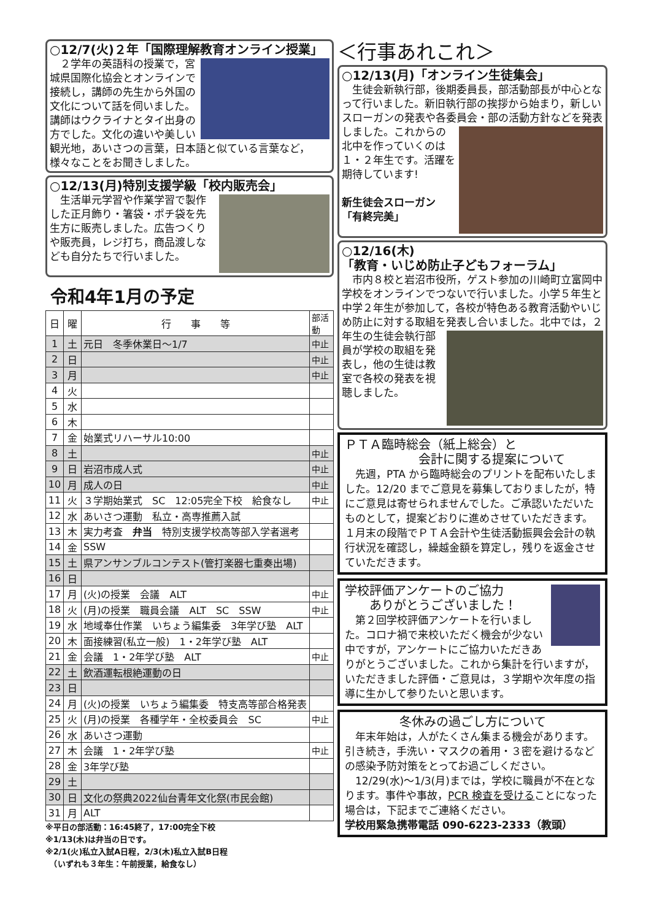○12/7(火)２年「国際理解教育オンライン授業」
　２学年の英語科の授業で，宮城県国際化協会とオンラインで接続し，講師の先生から外国の文化について話を伺いました。講師はウクライナとタイ出身の方でした。文化の違いや美しい観光地，あいさつの言葉，日本語と似ている言葉など，様々なことをお聞きしました。
○12/13(月)特別支援学級「校内販売会」
　生活単元学習や作業学習で製作した正月飾り・箸袋・ポチ袋を先生方に販売しました。広告つくりや販売員，レジ打ち，商品渡しなども自分たちで行いました。
令和4年1月の予定
| 日 | 曜 | 行 事 等 | 部活動 |
| 1 | 土 | 元日 冬季休業日～1/7 | 中止 |
| 2 | 日 | | 中止 |
| 3 | 月 | | 中止 |
| 4 | 火 | | |
| 5 | 水 | | |
| 6 | 木 | | |
| 7 | 金 | 始業式リハーサル10:00 | |
| 8 | 土 | | 中止 |
| 9 | 日 | 岩沼市成人式 | 中止 |
| 10 | 月 | 成人の日 | 中止 |
| 11 | 火 | ３学期始業式 SC 12:05完全下校 給食なし | 中止 |
| 12 | 水 | あいさつ運動 私立・高専推薦入試 | |
| 13 | 木 | 実力考査 弁当 特別支援学校高等部入学者選考 | |
| 14 | 金 | SSW | |
| 15 | 土 | 県アンサンブルコンテスト(管打楽器七重奏出場) | |
| 16 | 日 | | |
| 17 | 月 | (火)の授業 会議 ALT | 中止 |
| 18 | 火 | (月)の授業 職員会議 ALT SC SSW | 中止 |
| 19 | 水 | 地域奉仕作業 いちょう編集委 3年学び塾 ALT | |
| 20 | 木 | 面接練習(私立一般) 1・2年学び塾 ALT | |
| 21 | 金 | 会議 1・2年学び塾 ALT | 中止 |
| 22 | 土 | 飲酒運転根絶運動の日 | |
| 23 | 日 | | |
| 24 | 月 | (火)の授業 いちょう編集委 特支高等部合格発表 | |
| 25 | 火 | (月)の授業 各種学年・全校委員会 SC | 中止 |
| 26 | 水 | あいさつ運動 | |
| 27 | 木 | 会議 1・2年学び塾 | 中止 |
| 28 | 金 | 3年学び塾 | |
| 29 | 土 | | |
| 30 | 日 | 文化の祭典2022仙台青年文化祭(市民会館) | |
| 31 | 月 | ALT | |
※平日の部活動：16:45終了，17:00完全下校
※1/13(木)は弁当の日です。
※2/1(火)私立入試A日程，2/3(木)私立入試B日程
　（いずれも３年生：午前授業，給食なし）
＜行事あれこれ＞
○12/13(月)「オンライン生徒集会」
　生徒会新執行部，後期委員長，部活動部長が中心となって行いました。新旧執行部の挨拶から始まり，新しいスローガンの発表や各委員会・部の活動方針などを発表しました。
これからの北中を作っていくのは１・２年生です。活躍を期待しています!
新生徒会スローガン
「有終完美」
○12/16(木)
「教育・いじめ防止子どもフォーラム」
　市内８校と岩沼市役所，ゲスト参加の川崎町立富岡中学校をオンラインでつないで行いました。小学５年生と中学２年生が参加して，各校が特色ある教育活動やいじめ防止に対する取組を発表し合いました。
北中では，２年生の生徒会執行部員が学校の取組を発表し，他の生徒は教室で各校の発表を視聴しました。
ＰＴＡ臨時総会（紙上総会）と
　　　　　　会計に関する提案について
　先週，PTA から臨時総会のプリントを配布いたしました。12/20 までご意見を募集しておりましたが，特にご意見は寄せられませんでした。ご承認いただいたものとして，提案どおりに進めさせていただきます。１月末の段階でＰＴＡ会計や生徒活動振興会会計の執行状況を確認し，繰越金額を算定し，残りを返金させていただきます。
学校評価アンケートのご協力
　　ありがとうございました！
　第２回学校評価アンケートを行いました。コロナ禍で来校いただく機会が少ない中ですが，アンケートにご協力いただきありがとうございました。これから集計を行いますが，いただきました評価・ご意見は，３学期や次年度の指導に生かして参りたいと思います。
冬休みの過ごし方について
　年末年始は，人がたくさん集まる機会があります。引き続き，手洗い・マスクの着用・３密を避けるなどの感染予防対策をとってお過ごしください。
　12/29(水)～1/3(月)までは，学校に職員が不在となります。事件や事故，PCR 検査を受けることになった場合は，下記までご連絡ください。
学校用緊急携帯電話 090-6223-2333（教頭）